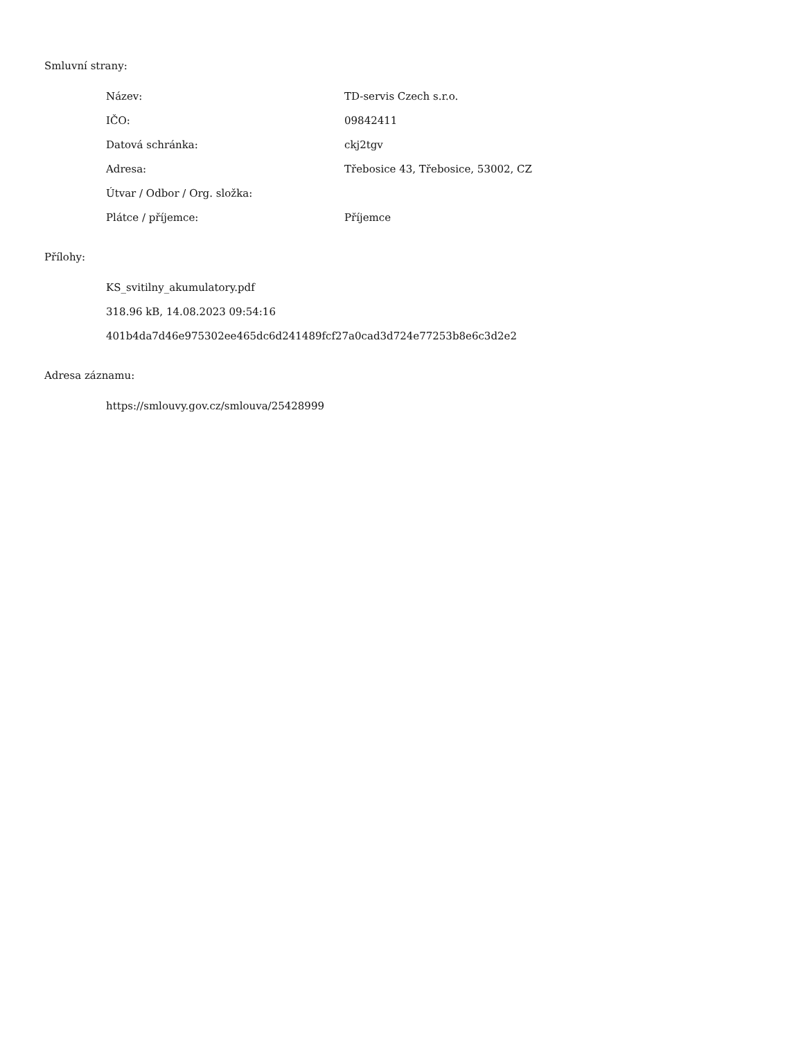Smluvní strany:
| Název: | TD-servis Czech s.r.o. |
| IČO: | 09842411 |
| Datová schránka: | ckj2tgv |
| Adresa: | Třebosice 43, Třebosice, 53002, CZ |
| Útvar / Odbor / Org. složka: | |
| Plátce / příjemce: | Příjemce |
Přílohy:
KS_svitilny_akumulatory.pdf
318.96 kB, 14.08.2023 09:54:16
401b4da7d46e975302ee465dc6d241489fcf27a0cad3d724e77253b8e6c3d2e2
Adresa záznamu:
https://smlouvy.gov.cz/smlouva/25428999